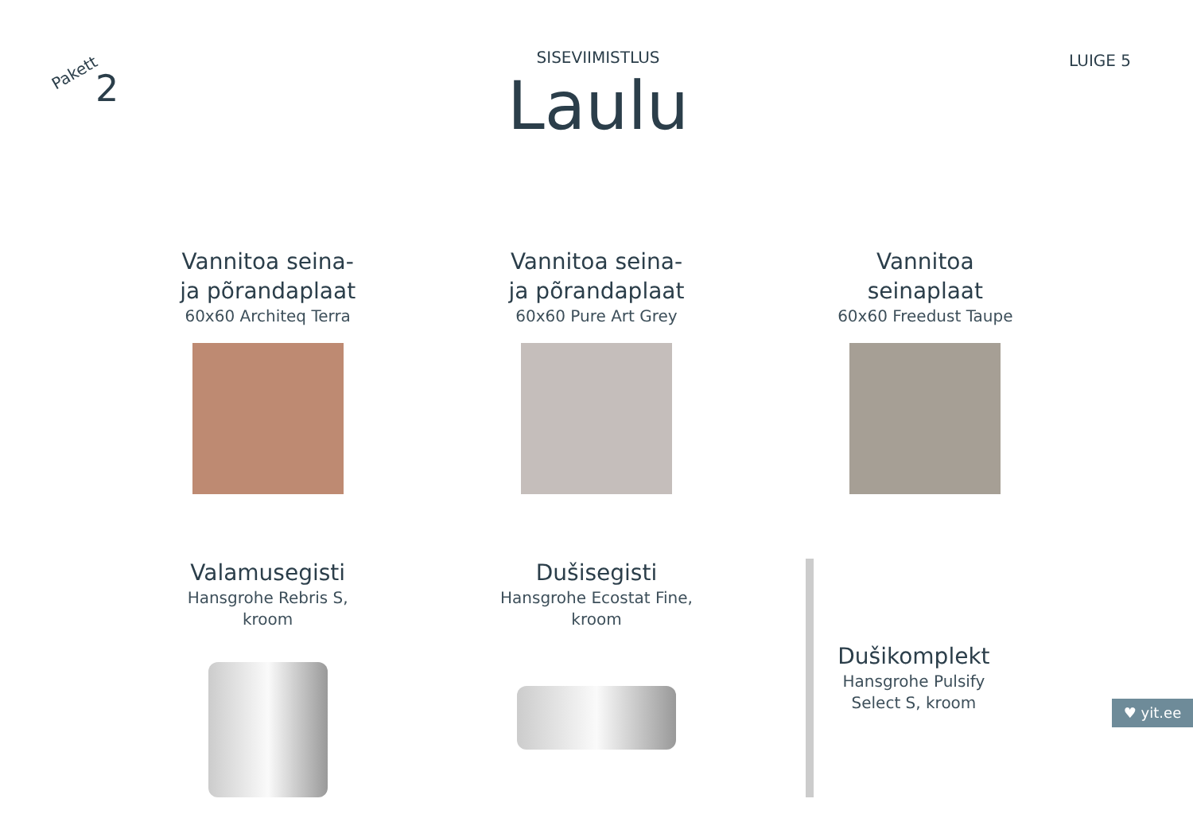Pakett
2
SISEVIIMISTLUS
Laulu
LUIGE 5
Vannitoa seina-
ja põrandaplaat
60x60 Architeq Terra
Vannitoa seina-
ja põrandaplaat
60x60 Pure Art Grey
Vannitoa
seinaplaat
60x60 Freedust Taupe
Valamusegisti
Hansgrohe Rebris S,
kroom
Dušisegisti
Hansgrohe Ecostat Fine,
kroom
Dušikomplekt
Hansgrohe Pulsify
Select S, kroom
♥ yit.ee